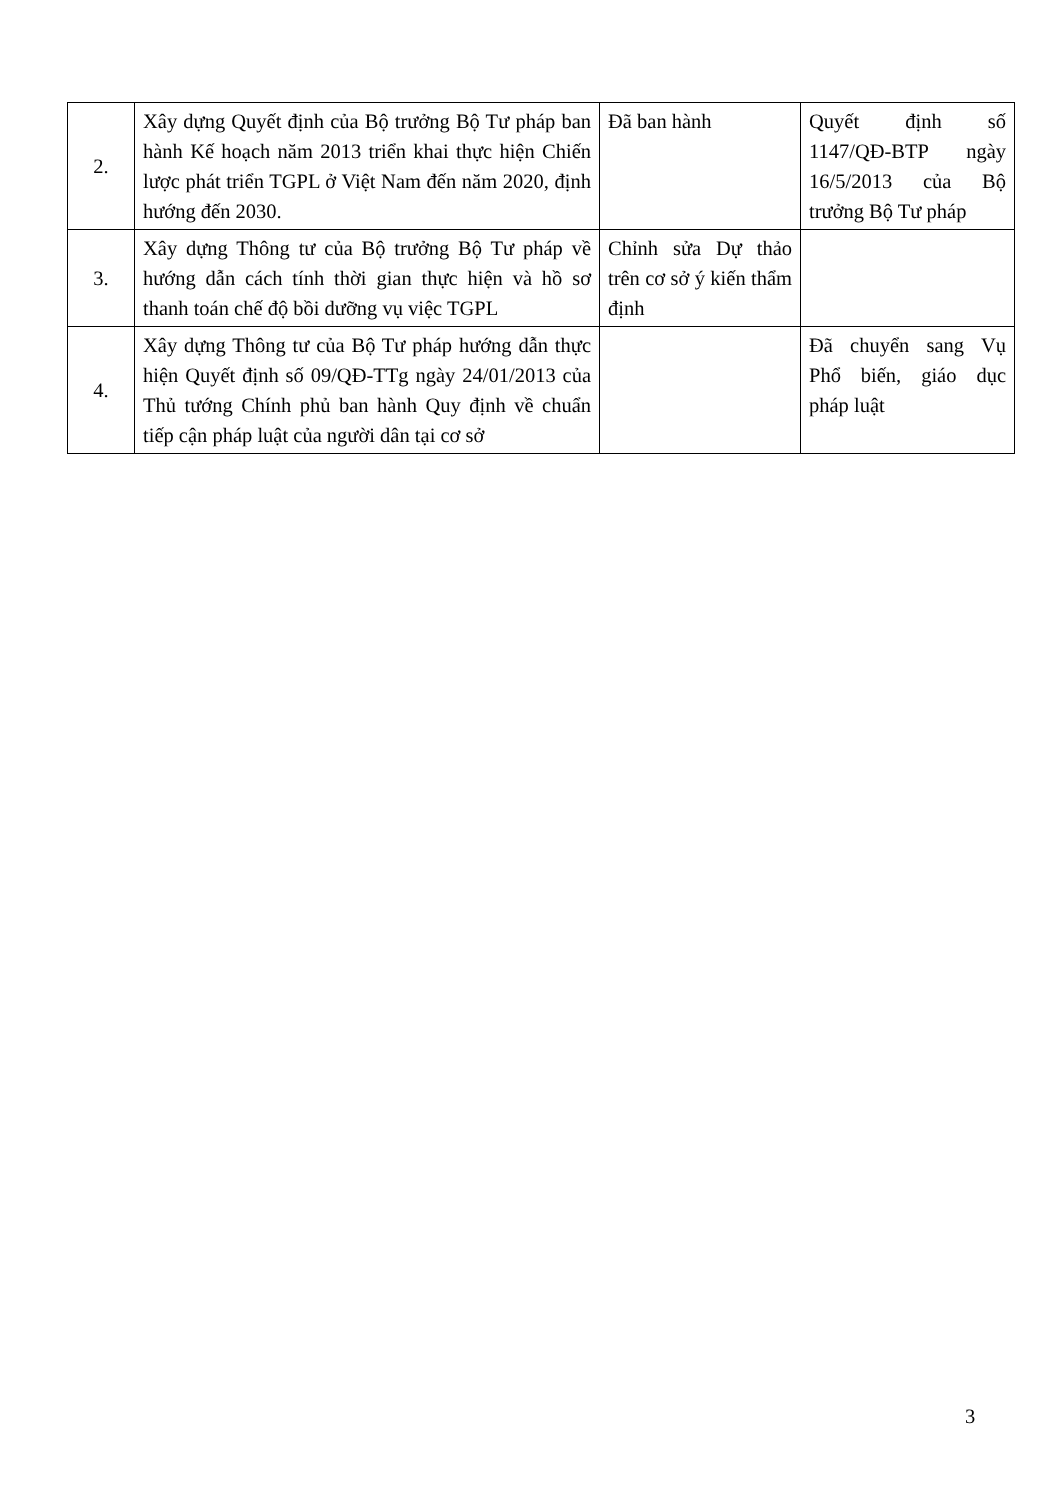| 2. | Xây dựng Quyết định của Bộ trưởng Bộ Tư pháp ban hành Kế hoạch năm 2013 triển khai thực hiện Chiến lược phát triển TGPL ở Việt Nam đến năm 2020, định hướng đến 2030. | Đã ban hành | Quyết định số 1147/QĐ-BTP ngày 16/5/2013 của Bộ trưởng Bộ Tư pháp |
| 3. | Xây dựng Thông tư của Bộ trưởng Bộ Tư pháp về hướng dẫn cách tính thời gian thực hiện và hồ sơ thanh toán chế độ bồi dưỡng vụ việc TGPL | Chỉnh sửa Dự thảo trên cơ sở ý kiến thẩm định | |
| 4. | Xây dựng Thông tư của Bộ Tư pháp hướng dẫn thực hiện Quyết định số 09/QĐ-TTg ngày 24/01/2013 của Thủ tướng Chính phủ ban hành Quy định về chuẩn tiếp cận pháp luật của người dân tại cơ sở | | Đã chuyển sang Vụ Phổ biến, giáo dục pháp luật |
3